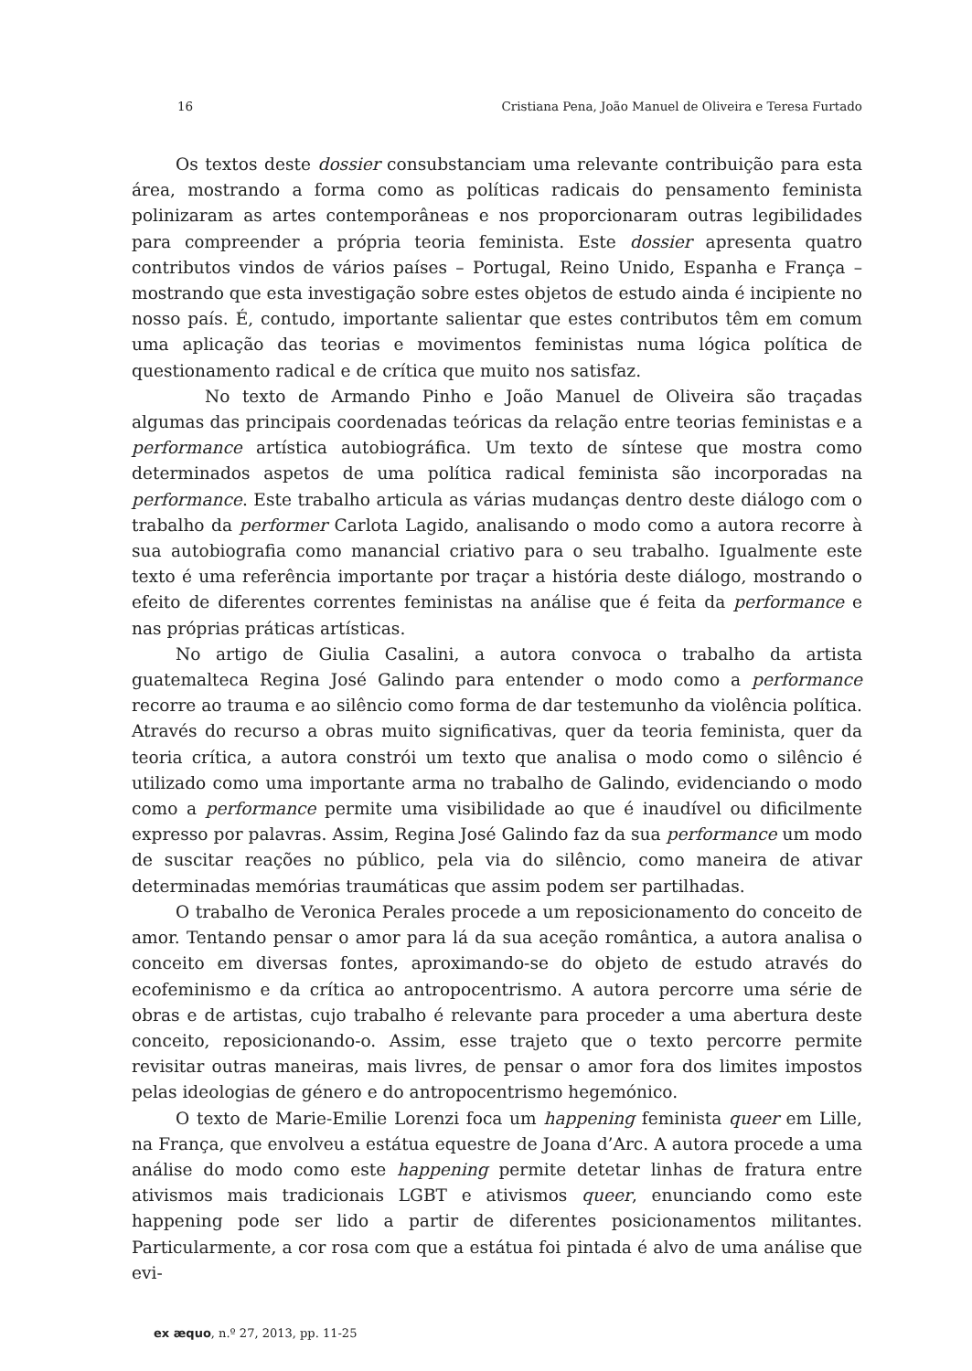16 Cristiana Pena, João Manuel de Oliveira e Teresa Furtado
Os textos deste dossier consubstanciam uma relevante contribuição para esta área, mostrando a forma como as políticas radicais do pensamento feminista polinizaram as artes contemporâneas e nos proporcionaram outras legibilidades para compreender a própria teoria feminista. Este dossier apresenta quatro contributos vindos de vários países – Portugal, Reino Unido, Espanha e França – mostrando que esta investigação sobre estes objetos de estudo ainda é incipiente no nosso país. É, contudo, importante salientar que estes contributos têm em comum uma aplicação das teorias e movimentos feministas numa lógica política de questionamento radical e de crítica que muito nos satisfaz.
No texto de Armando Pinho e João Manuel de Oliveira são traçadas algumas das principais coordenadas teóricas da relação entre teorias feministas e a performance artística autobiográfica. Um texto de síntese que mostra como determinados aspetos de uma política radical feminista são incorporadas na performance. Este trabalho articula as várias mudanças dentro deste diálogo com o trabalho da performer Carlota Lagido, analisando o modo como a autora recorre à sua autobiografia como manancial criativo para o seu trabalho. Igualmente este texto é uma referência importante por traçar a história deste diálogo, mostrando o efeito de diferentes correntes feministas na análise que é feita da performance e nas próprias práticas artísticas.
No artigo de Giulia Casalini, a autora convoca o trabalho da artista guatemalteca Regina José Galindo para entender o modo como a performance recorre ao trauma e ao silêncio como forma de dar testemunho da violência política. Através do recurso a obras muito significativas, quer da teoria feminista, quer da teoria crítica, a autora constrói um texto que analisa o modo como o silêncio é utilizado como uma importante arma no trabalho de Galindo, evidenciando o modo como a performance permite uma visibilidade ao que é inaudível ou dificilmente expresso por palavras. Assim, Regina José Galindo faz da sua performance um modo de suscitar reações no público, pela via do silêncio, como maneira de ativar determinadas memórias traumáticas que assim podem ser partilhadas.
O trabalho de Veronica Perales procede a um reposicionamento do conceito de amor. Tentando pensar o amor para lá da sua aceção romântica, a autora analisa o conceito em diversas fontes, aproximando-se do objeto de estudo através do ecofeminismo e da crítica ao antropocentrismo. A autora percorre uma série de obras e de artistas, cujo trabalho é relevante para proceder a uma abertura deste conceito, reposicionando-o. Assim, esse trajeto que o texto percorre permite revisitar outras maneiras, mais livres, de pensar o amor fora dos limites impostos pelas ideologias de género e do antropocentrismo hegemónico.
O texto de Marie-Emilie Lorenzi foca um happening feminista queer em Lille, na França, que envolveu a estátua equestre de Joana d’Arc. A autora procede a uma análise do modo como este happening permite detetar linhas de fratura entre ativismos mais tradicionais LGBT e ativismos queer, enunciando como este happening pode ser lido a partir de diferentes posicionamentos militantes. Particularmente, a cor rosa com que a estátua foi pintada é alvo de uma análise que evi-
ex æquo, n.º 27, 2013, pp. 11-25